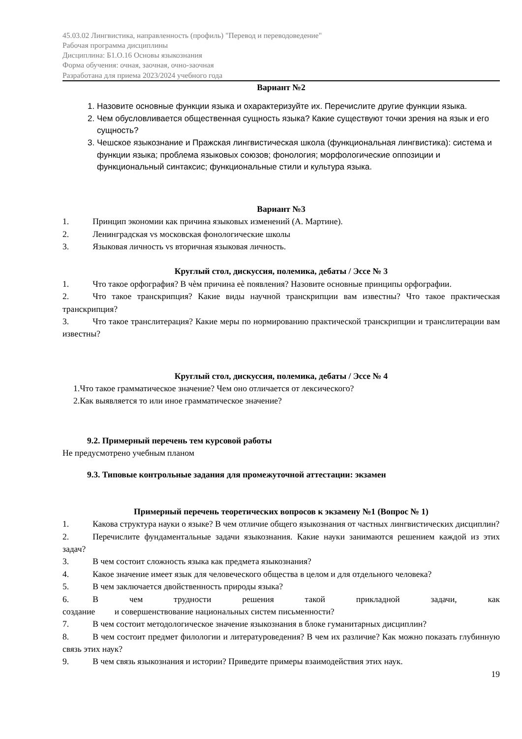45.03.02 Лингвистика, направленность (профиль) "Перевод и переводоведение"
Рабочая программа дисциплины
Дисциплина: Б1.О.16 Основы языкознания
Форма обучения: очная, заочная, очно-заочная
Разработана для приема 2023/2024 учебного года
Вариант №2
1. Назовите основные функции языка и охарактеризуйте их. Перечислите другие функции языка.
2. Чем обусловливается общественная сущность языка? Какие существуют точки зрения на язык и его сущность?
3. Чешское языкознание и Пражская лингвистическая школа (функциональная лингвистика): система и функции языка; проблема языковых союзов; фонология; морфологические оппозиции и функциональный синтаксис; функциональные стили и культура языка.
Вариант №3
1. Принцип экономии как причина языковых изменений (А. Мартине).
2. Ленинградская vs московская фонологические школы
3. Языковая личность vs вторичная языковая личность.
Круглый стол, дискуссия, полемика, дебаты / Эссе № 3
1. Что такое орфография? В чѐм причина еѐ появления? Назовите основные принципы орфографии.
2. Что такое транскрипция? Какие виды научной транскрипции вам известны? Что такое практическая транскрипция?
3. Что такое транслитерация? Какие меры по нормированию практической транскрипции и транслитерации вам известны?
Круглый стол, дискуссия, полемика, дебаты / Эссе № 4
1.Что такое грамматическое значение? Чем оно отличается от лексического?
2.Как выявляется то или иное грамматическое значение?
9.2. Примерный перечень тем курсовой работы
Не предусмотрено учебным планом
9.3. Типовые контрольные задания для промежуточной аттестации: экзамен
Примерный перечень теоретических вопросов к экзамену №1 (Вопрос № 1)
1. Какова структура науки о языке? В чем отличие общего языкознания от частных лингвистических дисциплин?
2. Перечислите фундаментальные задачи языкознания. Какие науки занимаются решением каждой из этих задач?
3. В чем состоит сложность языка как предмета языкознания?
4. Какое значение имеет язык для человеческого общества в целом и для отдельного человека?
5. В чем заключается двойственность природы языка?
6. В чем трудности решения такой прикладной задачи, как
создание и совершенствование национальных систем письменности?
7. В чем состоит методологическое значение языкознания в блоке гуманитарных дисциплин?
8. В чем состоит предмет филологии и литературоведения? В чем их различие? Как можно показать глубинную связь этих наук?
9. В чем связь языкознания и истории? Приведите примеры взаимодействия этих наук.
19